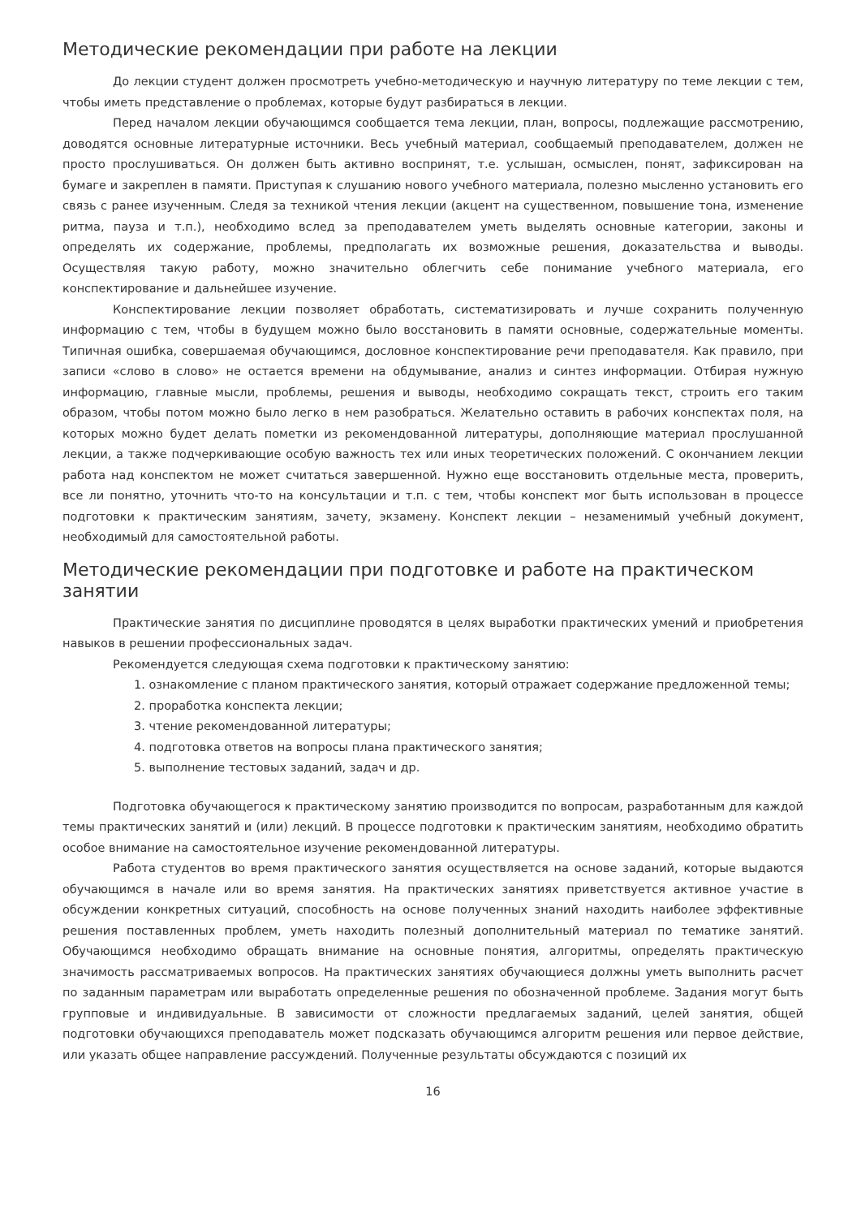Методические рекомендации при работе на лекции
До лекции студент должен просмотреть учебно-методическую и научную литературу по теме лекции с тем, чтобы иметь представление о проблемах, которые будут разбираться в лекции.
Перед началом лекции обучающимся сообщается тема лекции, план, вопросы, подлежащие рассмотрению, доводятся основные литературные источники. Весь учебный материал, сообщаемый преподавателем, должен не просто прослушиваться. Он должен быть активно воспринят, т.е. услышан, осмыслен, понят, зафиксирован на бумаге и закреплен в памяти. Приступая к слушанию нового учебного материала, полезно мысленно установить его связь с ранее изученным. Следя за техникой чтения лекции (акцент на существенном, повышение тона, изменение ритма, пауза и т.п.), необходимо вслед за преподавателем уметь выделять основные категории, законы и определять их содержание, проблемы, предполагать их возможные решения, доказательства и выводы. Осуществляя такую работу, можно значительно облегчить себе понимание учебного материала, его конспектирование и дальнейшее изучение.
Конспектирование лекции позволяет обработать, систематизировать и лучше сохранить полученную информацию с тем, чтобы в будущем можно было восстановить в памяти основные, содержательные моменты. Типичная ошибка, совершаемая обучающимся, дословное конспектирование речи преподавателя. Как правило, при записи «слово в слово» не остается времени на обдумывание, анализ и синтез информации. Отбирая нужную информацию, главные мысли, проблемы, решения и выводы, необходимо сокращать текст, строить его таким образом, чтобы потом можно было легко в нем разобраться. Желательно оставить в рабочих конспектах поля, на которых можно будет делать пометки из рекомендованной литературы, дополняющие материал прослушанной лекции, а также подчеркивающие особую важность тех или иных теоретических положений. С окончанием лекции работа над конспектом не может считаться завершенной. Нужно еще восстановить отдельные места, проверить, все ли понятно, уточнить что-то на консультации и т.п. с тем, чтобы конспект мог быть использован в процессе подготовки к практическим занятиям, зачету, экзамену. Конспект лекции – незаменимый учебный документ, необходимый для самостоятельной работы.
Методические рекомендации при подготовке и работе на практическом занятии
Практические занятия по дисциплине проводятся в целях выработки практических умений и приобретения навыков в решении профессиональных задач.
Рекомендуется следующая схема подготовки к практическому занятию:
1. ознакомление с планом практического занятия, который отражает содержание предложенной темы;
2. проработка конспекта лекции;
3. чтение рекомендованной литературы;
4. подготовка ответов на вопросы плана практического занятия;
5. выполнение тестовых заданий, задач и др.
Подготовка обучающегося к практическому занятию производится по вопросам, разработанным для каждой темы практических занятий и (или) лекций. В процессе подготовки к практическим занятиям, необходимо обратить особое внимание на самостоятельное изучение рекомендованной литературы.
Работа студентов во время практического занятия осуществляется на основе заданий, которые выдаются обучающимся в начале или во время занятия. На практических занятиях приветствуется активное участие в обсуждении конкретных ситуаций, способность на основе полученных знаний находить наиболее эффективные решения поставленных проблем, уметь находить полезный дополнительный материал по тематике занятий. Обучающимся необходимо обращать внимание на основные понятия, алгоритмы, определять практическую значимость рассматриваемых вопросов. На практических занятиях обучающиеся должны уметь выполнить расчет по заданным параметрам или выработать определенные решения по обозначенной проблеме. Задания могут быть групповые и индивидуальные. В зависимости от сложности предлагаемых заданий, целей занятия, общей подготовки обучающихся преподаватель может подсказать обучающимся алгоритм решения или первое действие, или указать общее направление рассуждений. Полученные результаты обсуждаются с позиций их
16